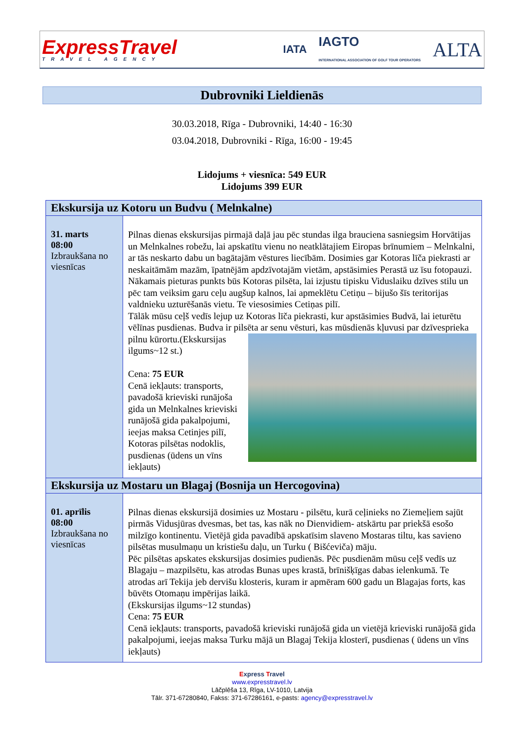ExpressTravel
TRAVEL AGENCY
IATA IAGTO
INTERNATIONAL ASSOCIATION OF GOLF TOUR OPERATORS ALTA
Dubrovniki Lieldienās
30.03.2018, Rīga - Dubrovniki, 14:40 - 16:30
03.04.2018, Dubrovniki - Rīga, 16:00 - 19:45
Lidojums + viesnīca: 549 EUR
Lidojums 399 EUR
| Ekskursija uz Kotoru un Budvu ( Melnkalne) | |
| --- | --- |
| 31. marts 08:00 Izbraukšana no viesnīcas | Pilnas dienas ekskursijas pirmajā daļā jau pēc stundas ilga brauciena sasniegsim Horvātijas un Melnkalnes robežu, lai apskatītu vienu no neatklātajiem Eiropas brīnumiem – Melnkalni, ar tās neskarto dabu un bagātajām vēstures liecībām. Dosimies gar Kotoras līča piekrasti ar neskaitāmām mazām, īpatnējām apdzīvotajām vietām, apstāsimies Perastā uz īsu fotopauzi. Nākamais pieturas punkts būs Kotoras pilsēta, lai izjustu tipisku Viduslaiku dzīves stilu un pēc tam veiksim garu ceļu augšup kalnos, lai apmeklētu Cetiņu – bijušo šīs teritorijas valdnieku uzturēšanās vietu. Te viesosimies Cetiņas pilī. Tālāk mūsu ceļš vedīs lejup uz Kotoras līča piekrasti, kur apstāsimies Budvā, lai ieturētu vēlīnas pusdienas. Budva ir pilsēta ar senu vēsturi, kas mūsdienās kļuvusi par dzīvesprieka pilnu kūrortu. (Ekskursijas ilgums~12 st.) Cena: 75 EUR Cenā iekļauts: transports, pavadošā krieviski runājoša gida un Melnkalnes krieviski runājošā gida pakalpojumi, ieejas maksa Cetinjes pilī, Kotoras pilsētas nodoklis, pusdienas (ūdens un vīns iekļauts) |
| Ekskursija uz Mostaru un Blagaj (Bosnija un Hercogovina) | |
| 01. aprīlis 08:00 Izbraukšana no viesnīcas | Pilnas dienas ekskursijā dosimies uz Mostaru - pilsētu, kurā ceļinieks no Ziemeļiem sajūt pirmās Vidusjūras dvesmas, bet tas, kas nāk no Dienvidiem- atskārtu par priekšā esošo milzīgo kontinentu. Vietējā gida pavadībā apskatīsim slaveno Mostaras tiltu, kas savieno pilsētas musulmaņu un kristiešu daļu, un Turku ( Bišćeviča) māju. Pēc pilsētas apskates ekskursijas dosimies pudienās. Pēc pusdienām mūsu ceļš vedīs uz Blagaju – mazpilsētu, kas atrodas Bunas upes krastā, brīnišķīgas dabas ielenkumā. Te atrodas arī Tekija jeb dervišu klosteris, kuram ir apmēram 600 gadu un Blagajas forts, kas būvēts Otomaņu impērijas laikā. (Ekskursijas ilgums~12 stundas) Cena: 75 EUR Cenā iekļauts: transports, pavadošā krieviski runājošā gida un vietējā krieviski runājošā gida pakalpojumi, ieejas maksa Turku mājā un Blagaj Tekija klosterī, pusdienas ( ūdens un vīns iekļauts) |
Express Travel
www.expresstravel.lv
Lāčplēša 13, Rīga, LV-1010, Latvija
Tālr. 371-67280840, Fakss: 371-67286161, e-pasts: agency@expresstravel.lv